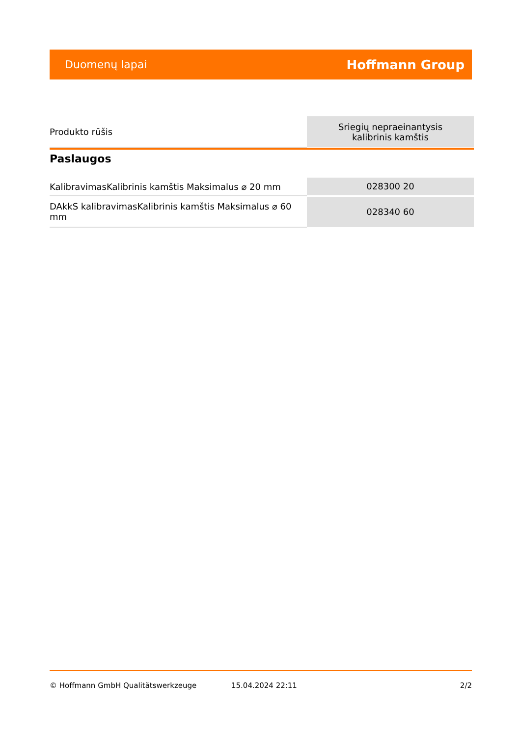Duomenų lapai Hoffmann Group
| Produkto rūšis | Sriegių nepraeinantysis kalibrinis kamštis |
Paslaugos
| KalibravimasKalibrinis kamštis Maksimalus ⌀ 20 mm | 028300 20 |
| DAkkS kalibravimasKalibrinis kamštis Maksimalus ⌀ 60 mm | 028340 60 |
© Hoffmann GmbH Qualitätswerkzeuge 15.04.2024 22:11 2/2